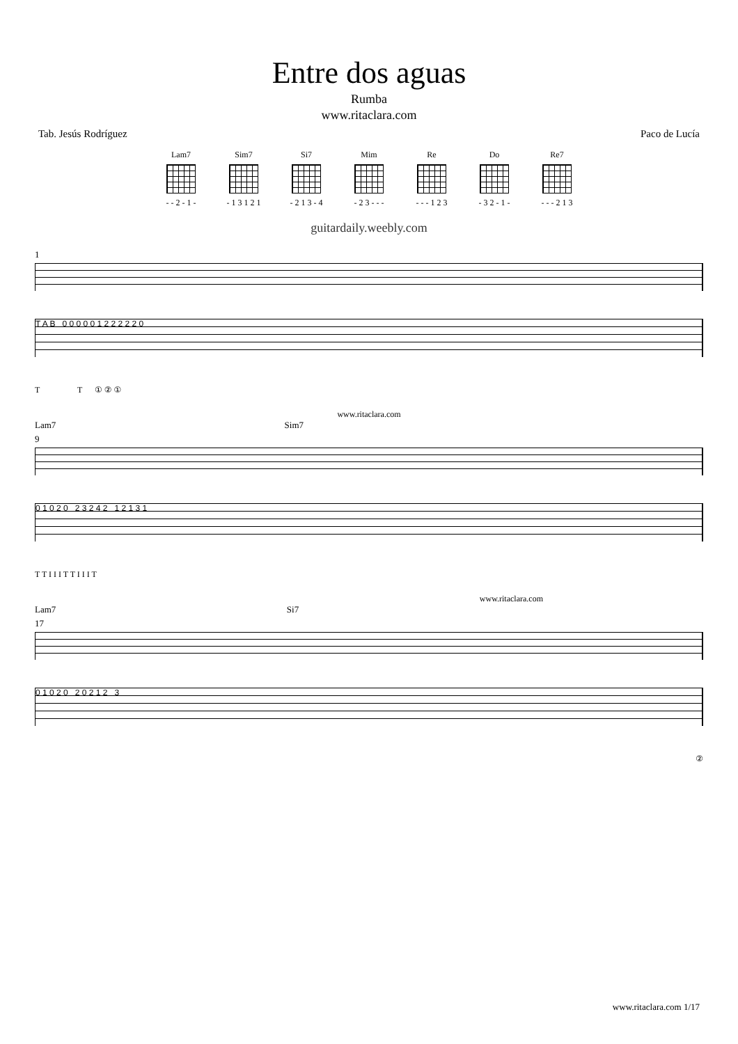Entre dos aguas
Rumba
www.ritaclara.com
Tab. Jesús Rodríguez Paco de Lucía
Lam7
- - 2 - 1 -
Sim7
- 1 3 1 2 1
Si7
- 2 1 3 - 4
Mim
- 2 3 - - -
Re
- - - 1 2 3
Do
- 3 2 - 1 -
Re7
- - - 2 1 3
guitardaily.weebly.com
1
T A B 0 0 0 0 0 1 2 2 2 2 2 0
T T ① ② ①
www.ritaclara.com
Lam7 Sim7
9
0 1 0 2 0 2 3 2 4 2 1 2 1 3 1
T T I I I T T I I I T
www.ritaclara.com
Lam7 Si7
17
0 1 0 2 0 2 0 2 1 2 3
②
www.ritaclara.com 1/17